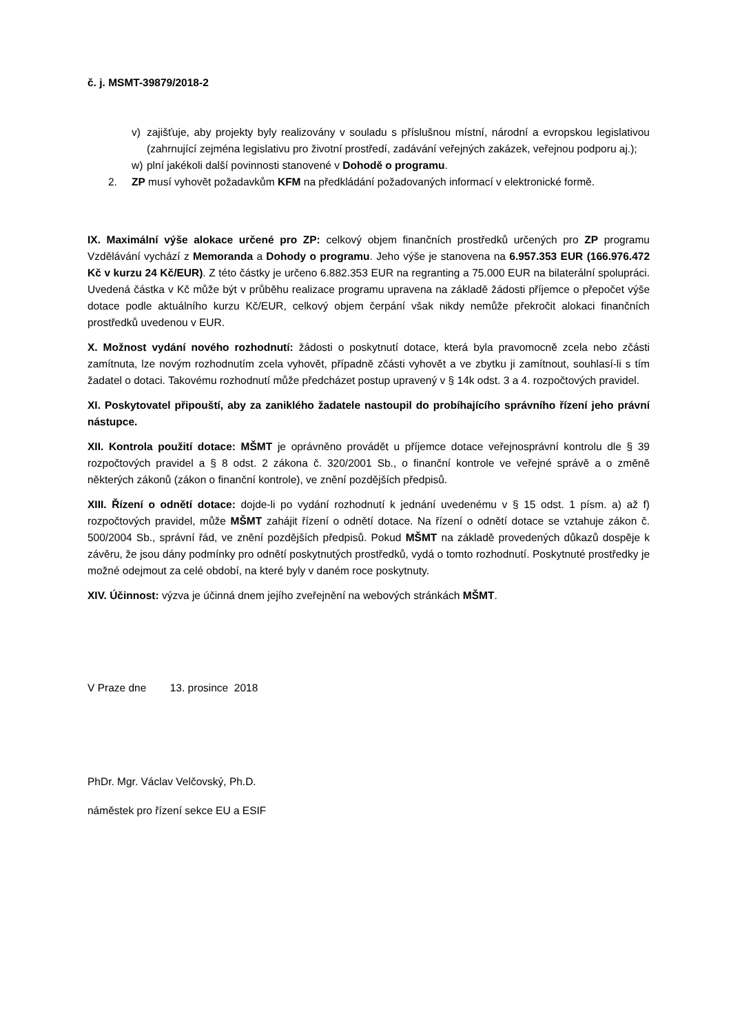č. j. MSMT-39879/2018-2
v) zajišťuje, aby projekty byly realizovány v souladu s příslušnou místní, národní a evropskou legislativou (zahrnující zejména legislativu pro životní prostředí, zadávání veřejných zakázek, veřejnou podporu aj.);
w) plní jakékoli další povinnosti stanovené v Dohodě o programu.
2. ZP musí vyhovět požadavkům KFM na předkládání požadovaných informací v elektronické formě.
IX. Maximální výše alokace určené pro ZP: celkový objem finančních prostředků určených pro ZP programu Vzdělávání vychází z Memoranda a Dohody o programu. Jeho výše je stanovena na 6.957.353 EUR (166.976.472 Kč v kurzu 24 Kč/EUR). Z této částky je určeno 6.882.353 EUR na regranting a 75.000 EUR na bilaterální spolupráci. Uvedená částka v Kč může být v průběhu realizace programu upravena na základě žádosti příjemce o přepočet výše dotace podle aktuálního kurzu Kč/EUR, celkový objem čerpání však nikdy nemůže překročit alokaci finančních prostředků uvedenou v EUR.
X. Možnost vydání nového rozhodnutí: žádosti o poskytnutí dotace, která byla pravomocně zcela nebo zčásti zamítnuta, lze novým rozhodnutím zcela vyhovět, případně zčásti vyhovět a ve zbytku ji zamítnout, souhlasí-li s tím žadatel o dotaci. Takovému rozhodnutí může předcházet postup upravený v § 14k odst. 3 a 4. rozpočtových pravidel.
XI. Poskytovatel připouští, aby za zaniklého žadatele nastoupil do probíhajícího správního řízení jeho právní nástupce.
XII. Kontrola použití dotace: MŠMT je oprávněno provádět u příjemce dotace veřejnosprávní kontrolu dle § 39 rozpočtových pravidel a § 8 odst. 2 zákona č. 320/2001 Sb., o finanční kontrole ve veřejné správě a o změně některých zákonů (zákon o finanční kontrole), ve znění pozdějších předpisů.
XIII. Řízení o odnětí dotace: dojde-li po vydání rozhodnutí k jednání uvedenému v § 15 odst. 1 písm. a) až f) rozpočtových pravidel, může MŠMT zahájit řízení o odnětí dotace. Na řízení o odnětí dotace se vztahuje zákon č. 500/2004 Sb., správní řád, ve znění pozdějších předpisů. Pokud MŠMT na základě provedených důkazů dospěje k závěru, že jsou dány podmínky pro odnětí poskytnutých prostředků, vydá o tomto rozhodnutí. Poskytnuté prostředky je možné odejmout za celé období, na které byly v daném roce poskytnuty.
XIV. Účinnost: výzva je účinná dnem jejího zveřejnění na webových stránkách MŠMT.
V Praze dne 13. prosince 2018
PhDr. Mgr. Václav Velčovský, Ph.D.
náměstek pro řízení sekce EU a ESIF